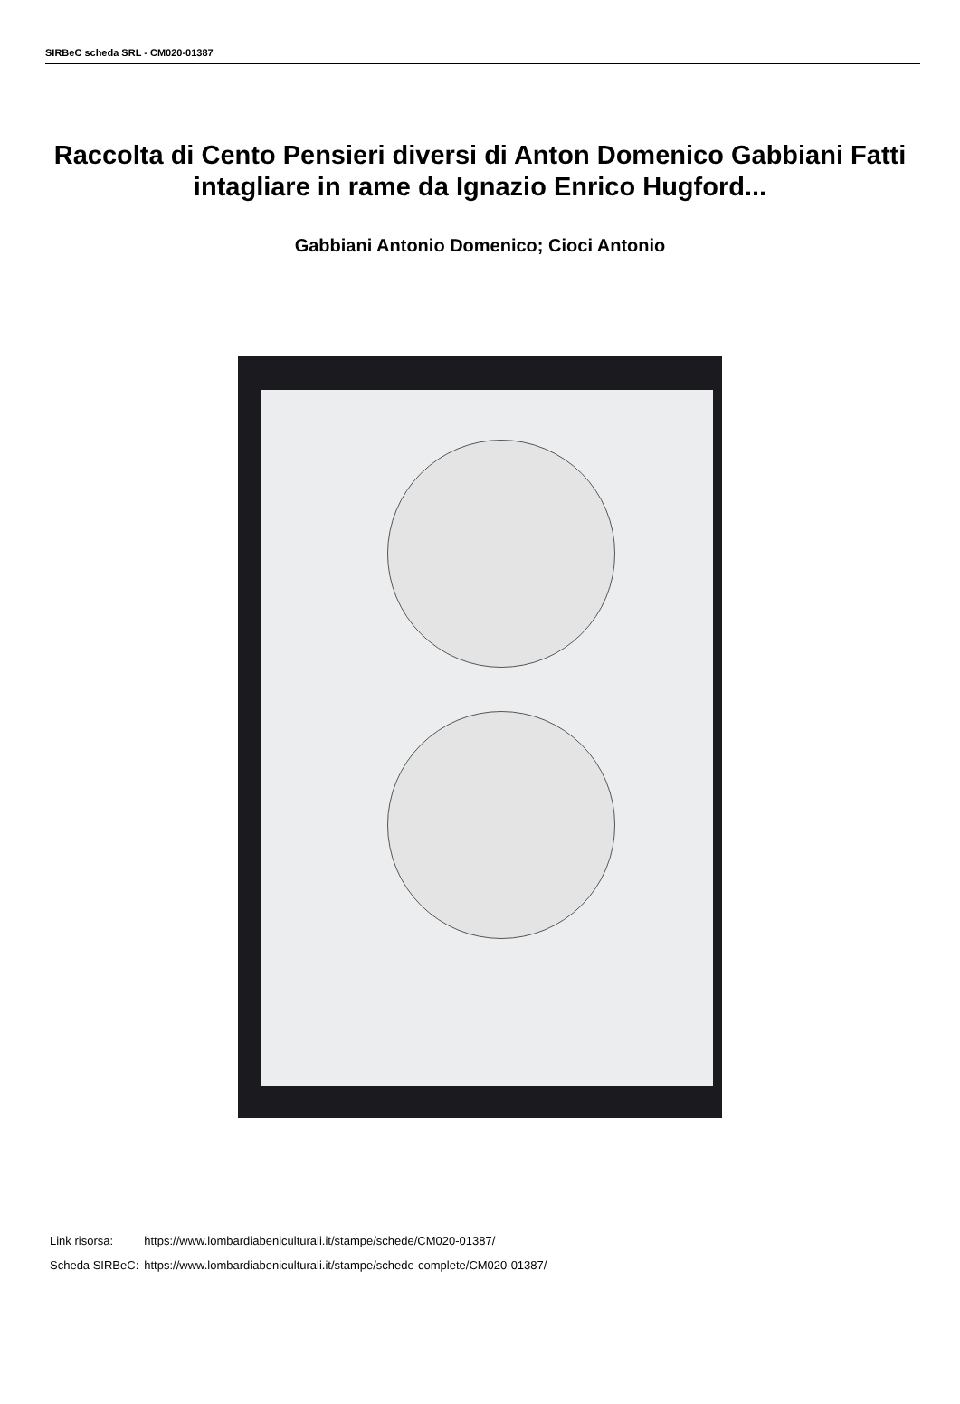SIRBeC scheda SRL - CM020-01387
Raccolta di Cento Pensieri diversi di Anton Domenico Gabbiani Fatti intagliare in rame da Ignazio Enrico Hugford...
Gabbiani Antonio Domenico; Cioci Antonio
| Link risorsa: | https://www.lombardiabeniculturali.it/stampe/schede/CM020-01387/ |
| Scheda SIRBeC: | https://www.lombardiabeniculturali.it/stampe/schede-complete/CM020-01387/ |